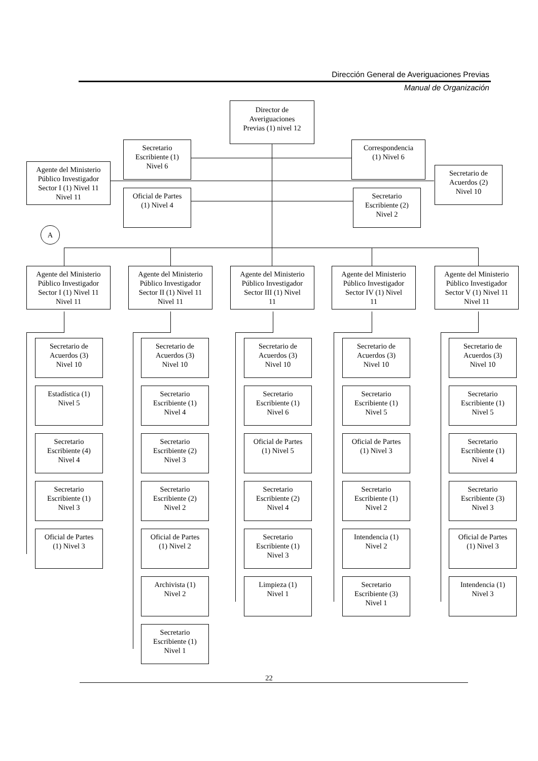Dirección General de Averiguaciones Previas
Manual de Organización
Director de
Averiguaciones
Previas (1) nivel 12
Secretario
Escribiente (1)
Nivel 6
Correspondencia
(1) Nivel 6
Agente del Ministerio
Público Investigador
Sector I (1) Nivel 11
Nivel 11
Oficial de Partes
(1) Nivel 4
Secretario
Escribiente (2)
Nivel 2
Secretario de
Acuerdos (2)
Nivel 10
A
Agente del Ministerio
Público Investigador
Sector I (1) Nivel 11
Nivel 11
Secretario de
Acuerdos (3)
Nivel 10
Estadística (1)
Nivel 5
Secretario
Escribiente (4)
Nivel 4
Secretario
Escribiente (1)
Nivel 3
Oficial de Partes
(1) Nivel 3
Agente del Ministerio
Público Investigador
Sector II (1) Nivel 11
Nivel 11
Secretario de
Acuerdos (3)
Nivel 10
Secretario
Escribiente (1)
Nivel 4
Secretario
Escribiente (2)
Nivel 3
Secretario
Escribiente (2)
Nivel 2
Oficial de Partes
(1) Nivel 2
Archivista (1)
Nivel 2
Secretario
Escribiente (1)
Nivel 1
Agente del Ministerio
Público Investigador
Sector III (1) Nivel
11
Secretario de
Acuerdos (3)
Nivel 10
Secretario
Escribiente (1)
Nivel 6
Oficial de Partes
(1) Nivel 5
Secretario
Escribiente (2)
Nivel 4
Secretario
Escribiente (1)
Nivel 3
Limpieza (1)
Nivel 1
Agente del Ministerio
Público Investigador
Sector IV (1) Nivel
11
Secretario de
Acuerdos (3)
Nivel 10
Secretario
Escribiente (1)
Nivel 5
Oficial de Partes
(1) Nivel 3
Secretario
Escribiente (1)
Nivel 2
Intendencia (1)
Nivel 2
Secretario
Escribiente (3)
Nivel 1
Agente del Ministerio
Público Investigador
Sector V (1) Nivel 11
Nivel 11
Secretario de
Acuerdos (3)
Nivel 10
Secretario
Escribiente (1)
Nivel 5
Secretario
Escribiente (1)
Nivel 4
Secretario
Escribiente (3)
Nivel 3
Oficial de Partes
(1) Nivel 3
Intendencia (1)
Nivel 3
22